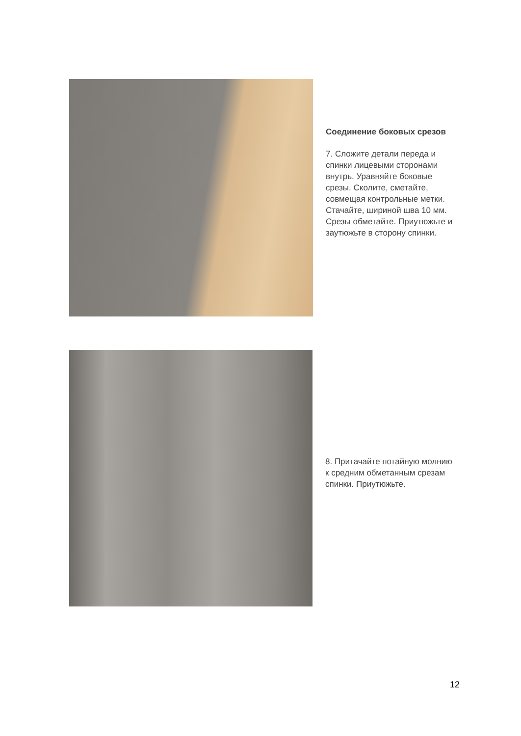Соединение боковых срезов
7. Сложите детали переда и спинки лицевыми сторонами внутрь. Уравняйте боковые срезы. Сколите, сметайте, совмещая контрольные метки. Стачайте, шириной шва 10 мм. Срезы обметайте. Приутюжьте и заутюжьте в сторону спинки.
8. Притачайте потайную молнию к средним обметанным срезам спинки. Приутюжьте.
12